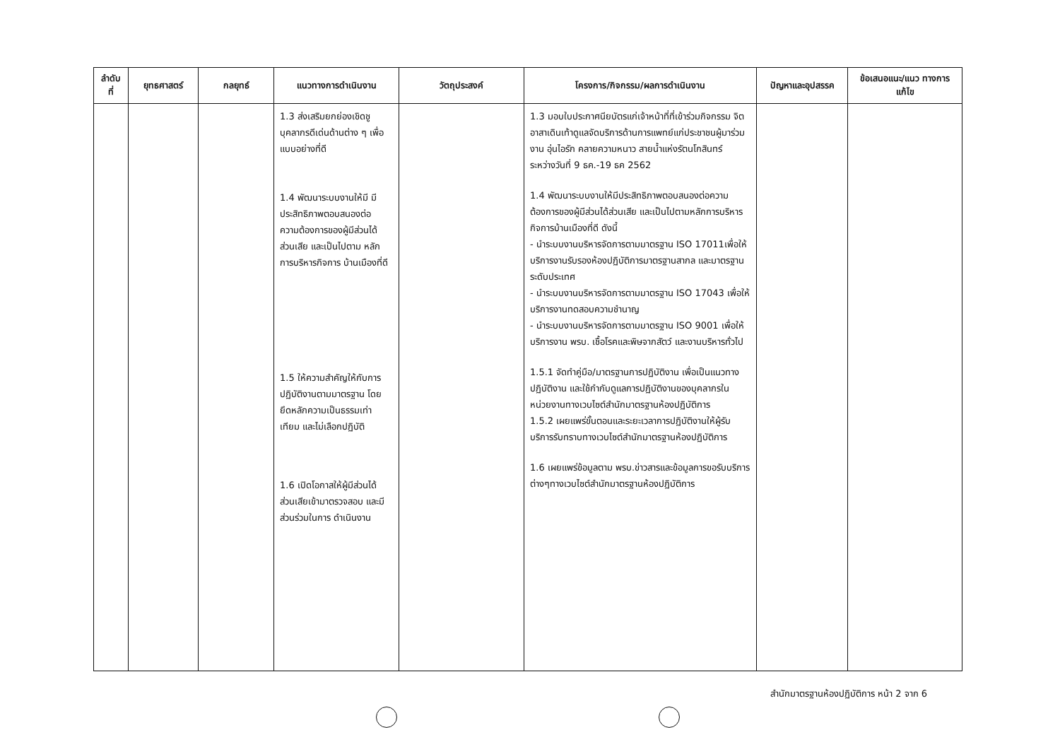| ลำดับ ที่ | ยุทธศาสตร์ | กลยุทธ์ | แนวทางการดำเนินงาน | วัตถุประสงค์ | โครงการ/กิจกรรม/ผลการดำเนินงาน | ปัญหาและอุปสรรค | ข้อเสนอแนะ/แนว ทางการแก้ไข |
| --- | --- | --- | --- | --- | --- | --- | --- |
| | | | 1.3 ส่งเสริมยกย่องเชิดชู บุคลากรดีเด่นด้านต่าง ๆ เพื่อแบบอย่างที่ดี 1.4 พัฒนาระบบงานให้มี มีประสิทธิภาพตอบสนองต่อ ความต้องการของผู้มีส่วนได้ ส่วนเสีย และเป็นไปตาม หลักการบริหารกิจการ บ้านเมืองที่ดี 1.5 ให้ความสำคัญให้กับการ ปฏิบัติงานตามมาตรฐาน โดย ยึดหลักความเป็นธรรมเท่า เทียม และไม่เลือกปฏิบัติ 1.6 เปิดโอกาสให้ผู้มีส่วนได้ ส่วนเสียเข้ามาตรวจสอบ และมีส่วนร่วมในการ ดำเนินงาน | | 1.3 มอบใบประกาศนียบัตรแก่เจ้าหน้าที่ที่เข้าร่วมกิจกรรม จิตอาสาเดินเท้าดูแลจัดบริการด้านการแพทย์แก่ประชาชนผู้มาร่วมงาน อุ่นไอรัก คลายความหนาว สายน้ำแห่งรัตนโกสินทร์ ระหว่างวันที่ 9 ธค.-19 ธค 2562 1.4 พัฒนาระบบงานให้มีประสิทธิภาพตอบสนองต่อความต้องการของผู้มีส่วนได้ส่วนเสีย และเป็นไปตามหลักการบริหารกิจการบ้านเมืองที่ดี ดังนี้ - นำระบบงานบริหารจัดการตามมาตรฐาน ISO 17011เพื่อให้บริการงานรับรองห้องปฏิบัติการมาตรฐานสากล และมาตรฐานระดับประเทศ - นำระบบงานบริหารจัดการตามมาตรฐาน ISO 17043 เพื่อให้บริการงานทดสอบความชำนาญ - นำระบบงานบริหารจัดการตามมาตรฐาน ISO 9001 เพื่อให้บริการงาน พรบ. เชื้อโรคและพิษจากสัตว์ และงานบริหารทั่วไป 1.5.1 จัดทำคู่มือ/มาตรฐานการปฏิบัติงาน เพื่อเป็นแนวทางปฏิบัติงาน และใช้กำกับดูแลการปฏิบัติงานของบุคลากรในหน่วยงานทางเวบไซต์สำนักมาตรฐานห้องปฏิบัติการ 1.5.2 เผยแพร่ขั้นตอนและระยะเวลาการปฏิบัติงานให้ผู้รับบริการรับทราบทางเวบไซต์สำนักมาตรฐานห้องปฏิบัติการ 1.6 เผยแพร่ข้อมูลตาม พรบ.ข่าวสารและข้อมูลการขอรับบริการต่างๆทางเวบไซต์สำนักมาตรฐานห้องปฏิบัติการ | | |
สำนักมาตรฐานห้องปฏิบัติการ หน้า 2 จาก 6